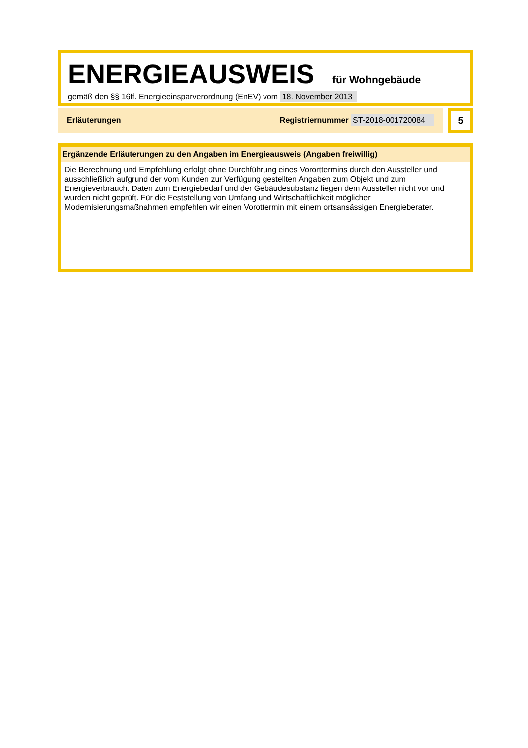ENERGIEAUSWEIS für Wohngebäude
gemäß den §§ 16ff. Energieeinsparverordnung (EnEV) vom 18. November 2013
Erläuterungen Registriernummer ST-2018-001720084
5
Ergänzende Erläuterungen zu den Angaben im Energieausweis (Angaben freiwillig)
Die Berechnung und Empfehlung erfolgt ohne Durchführung eines Vororttermins durch den Aussteller und ausschließlich aufgrund der vom Kunden zur Verfügung gestellten Angaben zum Objekt und zum Energieverbrauch. Daten zum Energiebedarf und der Gebäudesubstanz liegen dem Aussteller nicht vor und wurden nicht geprüft. Für die Feststellung von Umfang und Wirtschaftlichkeit möglicher Modernisierungsmaßnahmen empfehlen wir einen Vorottermin mit einem ortsansässigen Energieberater.